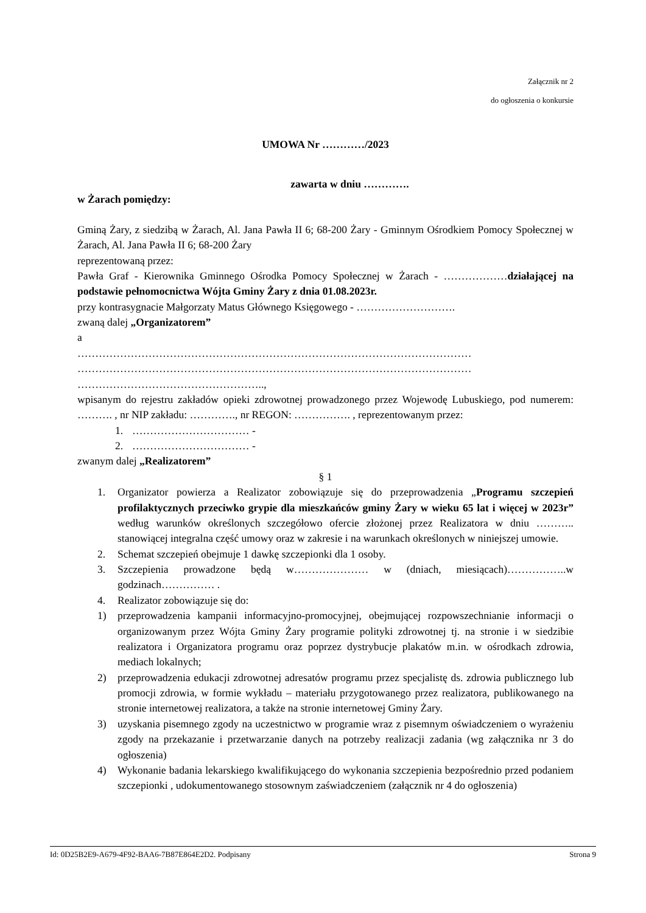Załącznik nr 2
do ogłoszenia o konkursie
UMOWA Nr …………/2023
zawarta w dniu ………….
w Żarach pomiędzy:
Gminą Żary, z siedzibą w Żarach, Al. Jana Pawła II 6; 68-200 Żary - Gminnym Ośrodkiem Pomocy Społecznej w Żarach, Al. Jana Pawła II 6; 68-200 Żary
reprezentowaną przez:
Pawła Graf - Kierownika Gminnego Ośrodka Pomocy Społecznej w Żarach - ………………działającej na podstawie pełnomocnictwa Wójta Gminy Żary z dnia 01.08.2023r.
przy kontrasygnacie Małgorzaty Matus Głównego Księgowego - ……………………….
zwaną dalej „Organizatorem”
a
…………………………………………………………………………………………………
…………………………………………………………………………………………………
……………………………………………..,
wpisanym do rejestru zakładów opieki zdrowotnej prowadzonego przez Wojewodę Lubuskiego, pod numerem: ………. , nr NIP zakładu: …………., nr REGON: ……………. , reprezentowanym przez:
1. …………………………… -
2. …………………………… -
zwanym dalej „Realizatorem”
§ 1
1. Organizator powierza a Realizator zobowiązuje się do przeprowadzenia „Programu szczepień profilaktycznych przeciwko grypie dla mieszkańców gminy Żary w wieku 65 lat i więcej w 2023r” według warunków określonych szczegółowo ofercie złożonej przez Realizatora w dniu ……….. stanowiącej integralna część umowy oraz w zakresie i na warunkach określonych w niniejszej umowie.
2. Schemat szczepień obejmuje 1 dawkę szczepionki dla 1 osoby.
3. Szczepienia prowadzone będą w………………… w (dniach, miesiącach)……………..w godzinach…………… .
4. Realizator zobowiązuje się do:
1) przeprowadzenia kampanii informacyjno-promocyjnej, obejmującej rozpowszechnianie informacji o organizowanym przez Wójta Gminy Żary programie polityki zdrowotnej tj. na stronie i w siedzibie realizatora i Organizatora programu oraz poprzez dystrybucje plakatów m.in. w ośrodkach zdrowia, mediach lokalnych;
2) przeprowadzenia edukacji zdrowotnej adresatów programu przez specjalistę ds. zdrowia publicznego lub promocji zdrowia, w formie wykładu – materiału przygotowanego przez realizatora, publikowanego na stronie internetowej realizatora, a także na stronie internetowej Gminy Żary.
3) uzyskania pisemnego zgody na uczestnictwo w programie wraz z pisemnym oświadczeniem o wyrażeniu zgody na przekazanie i przetwarzanie danych na potrzeby realizacji zadania (wg załącznika nr 3 do ogłoszenia)
4) Wykonanie badania lekarskiego kwalifikującego do wykonania szczepienia bezpośrednio przed podaniem szczepionki , udokumentowanego stosownym zaświadczeniem (załącznik nr 4 do ogłoszenia)
Id: 0D25B2E9-A679-4F92-BAA6-7B87E864E2D2. Podpisany Strona 9